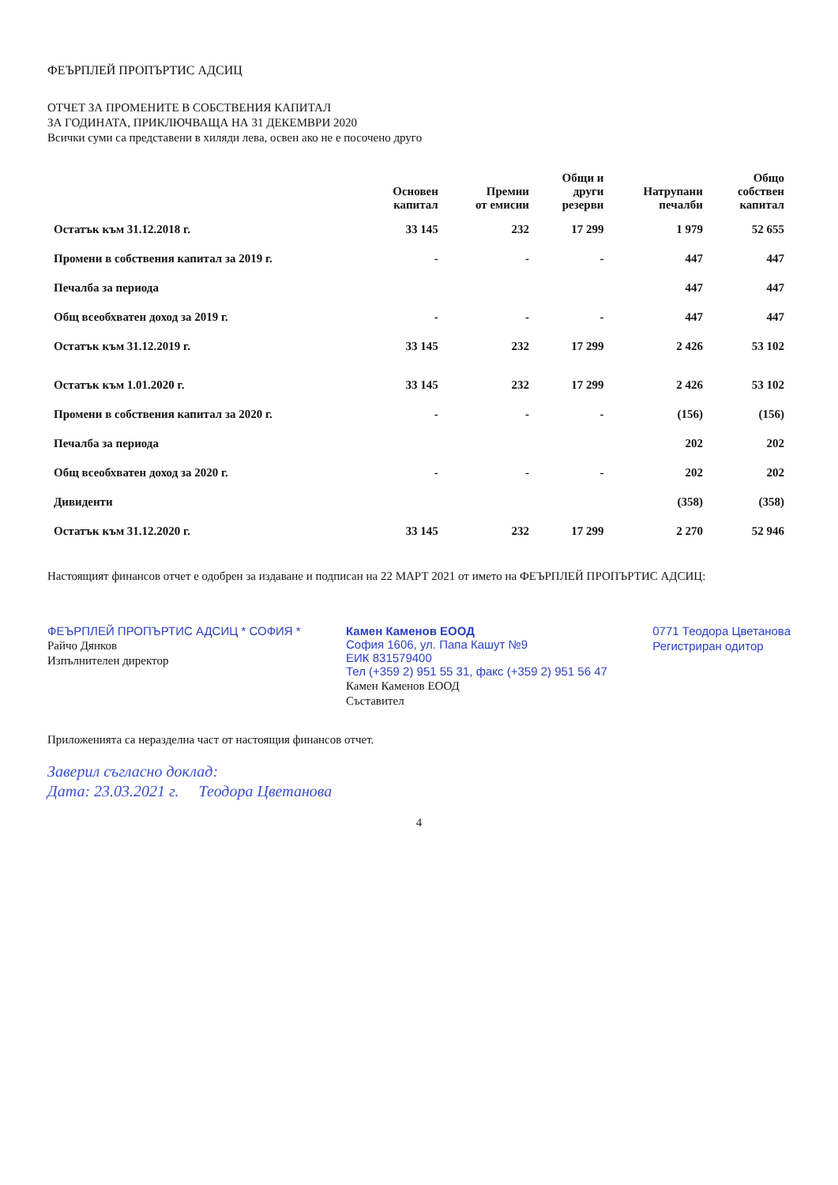ФЕЪРПЛЕЙ ПРОПЪРТИС АДСИЦ
ОТЧЕТ ЗА ПРОМЕНИТЕ В СОБСТВЕНИЯ КАПИТАЛ
ЗА ГОДИНАТА, ПРИКЛЮЧВАЩА НА 31 ДЕКЕМВРИ 2020
Всички суми са представени в хиляди лева, освен ако не е посочено друго
| | Основен капитал | Премии от емисии | Общи и други резерви | Натрупани печалби | Общо собствен капитал |
| --- | --- | --- | --- | --- | --- |
| Остатък към 31.12.2018 г. | 33 145 | 232 | 17 299 | 1 979 | 52 655 |
| Промени в собствения капитал за 2019 г. | - | - | - | 447 | 447 |
| Печалба за периода | | | | 447 | 447 |
| Общ всеобхватен доход за 2019 г. | - | - | - | 447 | 447 |
| Остатък към 31.12.2019 г. | 33 145 | 232 | 17 299 | 2 426 | 53 102 |
| Остатък към 1.01.2020 г. | 33 145 | 232 | 17 299 | 2 426 | 53 102 |
| Промени в собствения капитал за 2020 г. | - | - | - | (156) | (156) |
| Печалба за периода | | | | 202 | 202 |
| Общ всеобхватен доход за 2020 г. | - | - | - | 202 | 202 |
| Дивиденти | | | | (358) | (358) |
| Остатък към 31.12.2020 г. | 33 145 | 232 | 17 299 | 2 270 | 52 946 |
Настоящият финансов отчет е одобрен за издаване и подписан на 22 МАРТ 2021 от името на ФЕЪРПЛЕЙ ПРОПЪРТИС АДСИЦ:
ФЕЪРПЛЕЙ ПРОПЪРТИС АДСИЦ * СОФИЯ *
Райчо Дянков
Изпълнителен директор
Камен Каменов ЕООД
София 1606, ул. Папа Кашут №9
ЕИК 831579400
Тел (+359 2) 951 55 31, факс (+359 2) 951 56 47
Камен Каменов ЕООД
Съставител
0771 Теодора Цветанова
Регистриран одитор
Приложенията са неразделна част от настоящия финансов отчет.
Заверил съгласно доклад:
Дата: 23.03.2021 г. Теодора Цветанова
4